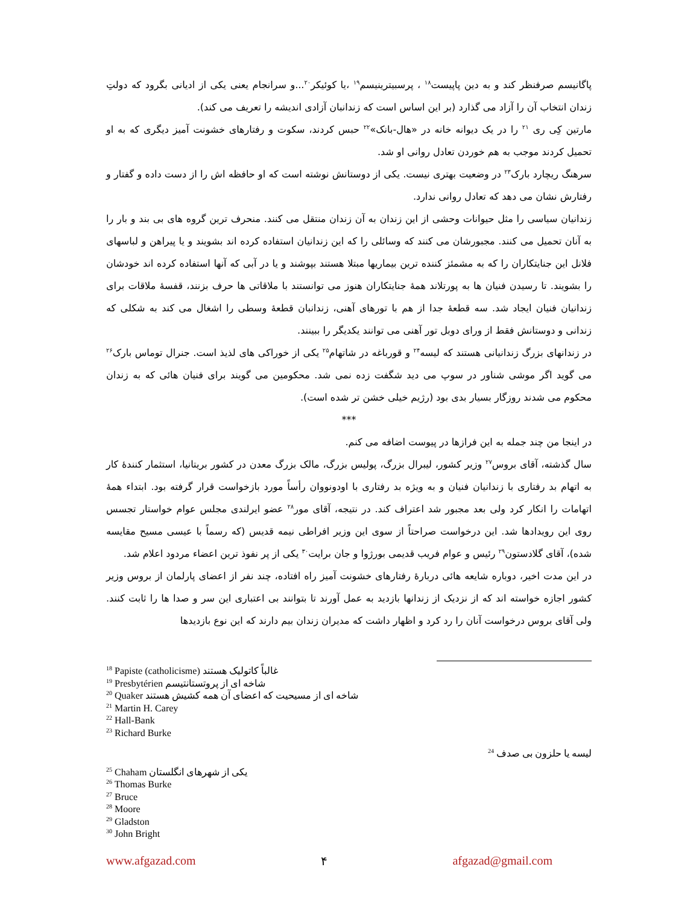پاگانیسم صرفنظر کند و به دین پاپیست<sup>۱۸</sup> ، پرسبیترینیسم<sup>۱۹</sup> ،یا کوئیکر<sup>۲۰</sup>...و سرانجام یعنی یکی از ادیانی بگرود که دولتِ زندان انتخاب آن را آزاد می گذارد (بر این اساس است که زندانبان آزادی اندیشه را تعریف می کند).
مارتین کِی ری <sup>۲۱</sup> را در یک دیوانه خانه در «هال-بانک»<sup>۲۲</sup> حبس کردند، سکوت و رفتارهای خشونت آمیز دیگری که به او تحمیل کردند موجب به هم خوردن تعادل روانی او شد.
سرهنگ ریچارد بارک<sup>۲۳</sup> در وضعیت بهتری نیست. یکی از دوستانش نوشته است که او حافظه اش را از دست داده و گفتار و رفتارش نشان می دهد که تعادل روانی ندارد.
زندانیان سیاسی را مثل حیوانات وحشی از این زندان به آن زندان منتقل می کنند. منحرف ترین گروه های بی بند و بار را به آنان تحمیل می کنند. مجبورشان می کنند که وسائلی را که این زندانیان استفاده کرده اند بشویند و یا پیراهن و لباسهای فلانل این جنایتکاران را که به مشمئز کننده ترین بیماریها مبتلا هستند بپوشند و یا در آبی که آنها استفاده کرده اند خودشان را بشویند. تا رسیدن فنیان ها به پورتلاند همهٔ جنایتکاران هنوز می توانستند با ملاقاتی ها حرف بزنند، قفسهٔ ملاقات برای زندانیان فنیان ایجاد شد. سه قطعهٔ جدا از هم با تورهای آهنی، زندانبان قطعهٔ وسطی را اشغال می کند به شکلی که زندانی و دوستانش فقط از ورای دوبل تور آهنی می توانند یکدیگر را ببینند.
در زندانهای بزرگ زندانیانی هستند که لیسه<sup>۲۴</sup> و قورباغه در شاتهام<sup>۲۵</sup> یکی از خوراکی های لذیذ است. جنرال توماس بارک<sup>۲۶</sup> می گوید اگر موشی شناور در سوپ می دید شگفت زده نمی شد. محکومین می گویند برای فنیان هائی که به زندان محکوم می شدند روزگار بسیار بدی بود (رژیم خیلی خشن تر شده است).
***
در اینجا من چند جمله به این فرازها در پیوست اضافه می کنم.
سال گذشته، آقای بروس<sup>۲۷</sup> وزیر کشور، لیبرال بزرگ، پولیس بزرگ، مالک بزرگ معدن در کشور بریتانیا، استثمار کنندهٔ کار به اتهام بد رفتاری با زندانیان فنیان و به ویژه بد رفتاری با اودونووان رأساً مورد بازخواست قرار گرفته بود. ابتداء همهٔ اتهامات را انکار کرد ولی بعد مجبور شد اعتراف کند. در نتیجه، آقای مور<sup>۲۸</sup> عضو ایرلندی مجلس عوام خواستار تجسس روی این رویدادها شد. این درخواست صراحتاً از سوی این وزیر افراطی نیمه قدیس (که رسماً با عیسی مسیح مقایسه شده)، آقای گلادستون<sup>۲۹</sup> رئیس و عوام فریب قدیمی بورژوا و جان برایت<sup>۳۰</sup> یکی از پر نفوذ ترین اعضاء مردود اعلام شد.
در این مدت اخیر، دوباره شایعه هائی دربارهٔ رفتارهای خشونت آمیز راه افتاده، چند نفر از اعضای پارلمان از بروس وزیر کشور اجازه خواسته اند که از نزدیک از زندانها بازدید به عمل آورند تا بتوانند بی اعتباری این سر و صدا ها را ثابت کنند. ولی آقای بروس درخواست آنان را رد کرد و اظهار داشت که مدیران زندان بیم دارند که این نوع بازدیدها
<sup>18</sup> Papiste (catholicisme) غالباً کاتولیک هستند
<sup>19</sup> Presbytérien شاخه ای از پروتستانتیسم
<sup>20</sup> Quaker شاخه ای از مسیحیت که اعضای آن همه کشیش هستند
<sup>21</sup> Martin H. Carey
<sup>22</sup> Hall-Bank
<sup>23</sup> Richard Burke
<sup>24</sup> لیسه یا حلزون بی صدف
<sup>25</sup> Chaham یکی از شهرهای انگلستان
<sup>26</sup> Thomas Burke
<sup>27</sup> Bruce
<sup>28</sup> Moore
<sup>29</sup> Gladston
<sup>30</sup> John Bright
www.afgazad.com ۴ afgazad@gmail.com